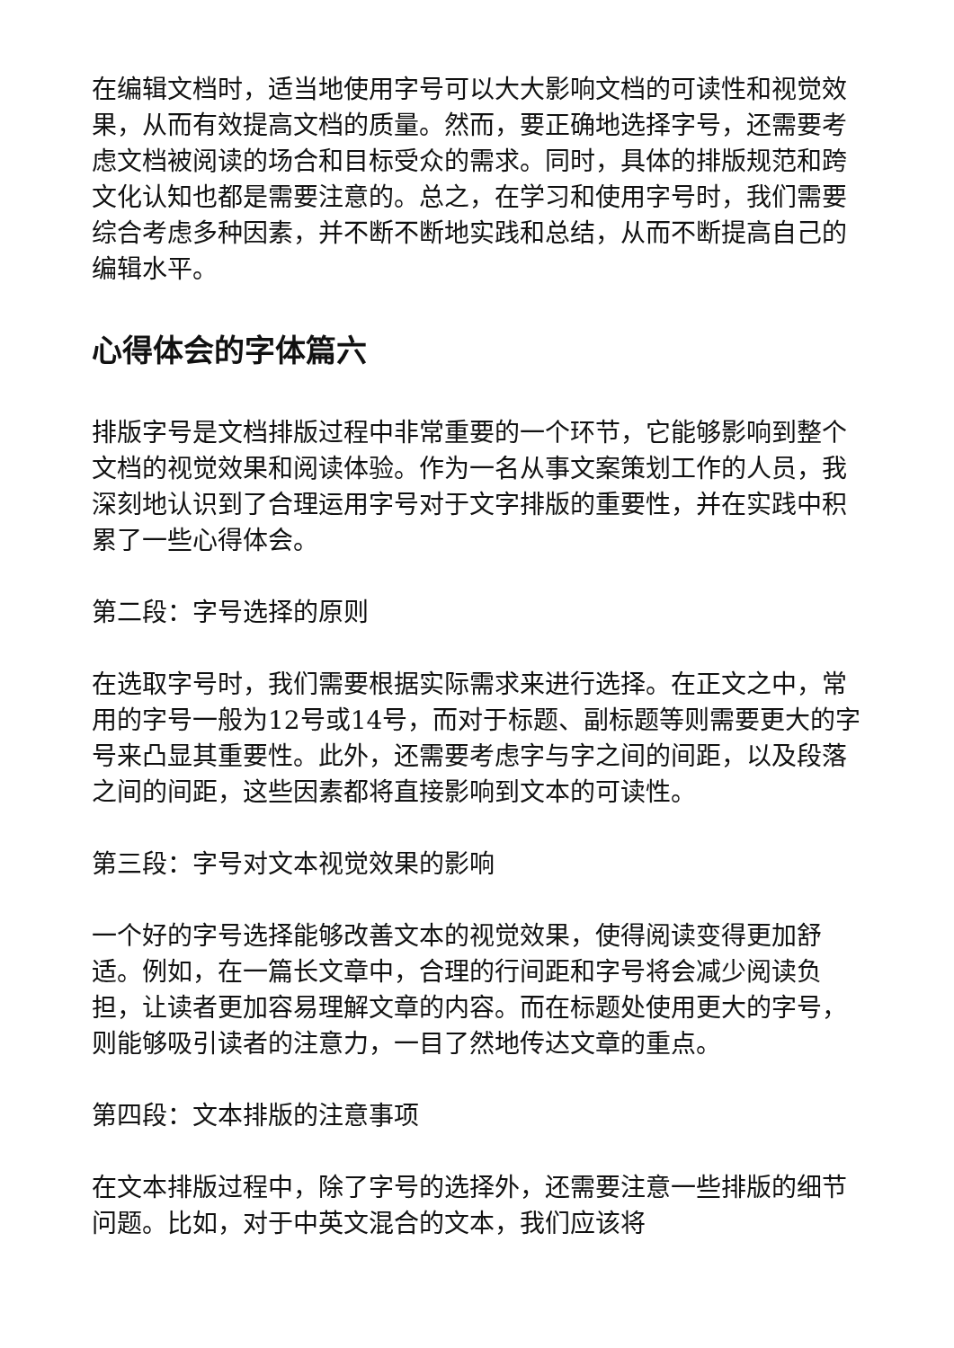在编辑文档时，适当地使用字号可以大大影响文档的可读性和视觉效果，从而有效提高文档的质量。然而，要正确地选择字号，还需要考虑文档被阅读的场合和目标受众的需求。同时，具体的排版规范和跨文化认知也都是需要注意的。总之，在学习和使用字号时，我们需要综合考虑多种因素，并不断不断地实践和总结，从而不断提高自己的编辑水平。
心得体会的字体篇六
排版字号是文档排版过程中非常重要的一个环节，它能够影响到整个文档的视觉效果和阅读体验。作为一名从事文案策划工作的人员，我深刻地认识到了合理运用字号对于文字排版的重要性，并在实践中积累了一些心得体会。
第二段：字号选择的原则
在选取字号时，我们需要根据实际需求来进行选择。在正文之中，常用的字号一般为12号或14号，而对于标题、副标题等则需要更大的字号来凸显其重要性。此外，还需要考虑字与字之间的间距，以及段落之间的间距，这些因素都将直接影响到文本的可读性。
第三段：字号对文本视觉效果的影响
一个好的字号选择能够改善文本的视觉效果，使得阅读变得更加舒适。例如，在一篇长文章中，合理的行间距和字号将会减少阅读负担，让读者更加容易理解文章的内容。而在标题处使用更大的字号，则能够吸引读者的注意力，一目了然地传达文章的重点。
第四段：文本排版的注意事项
在文本排版过程中，除了字号的选择外，还需要注意一些排版的细节问题。比如，对于中英文混合的文本，我们应该将